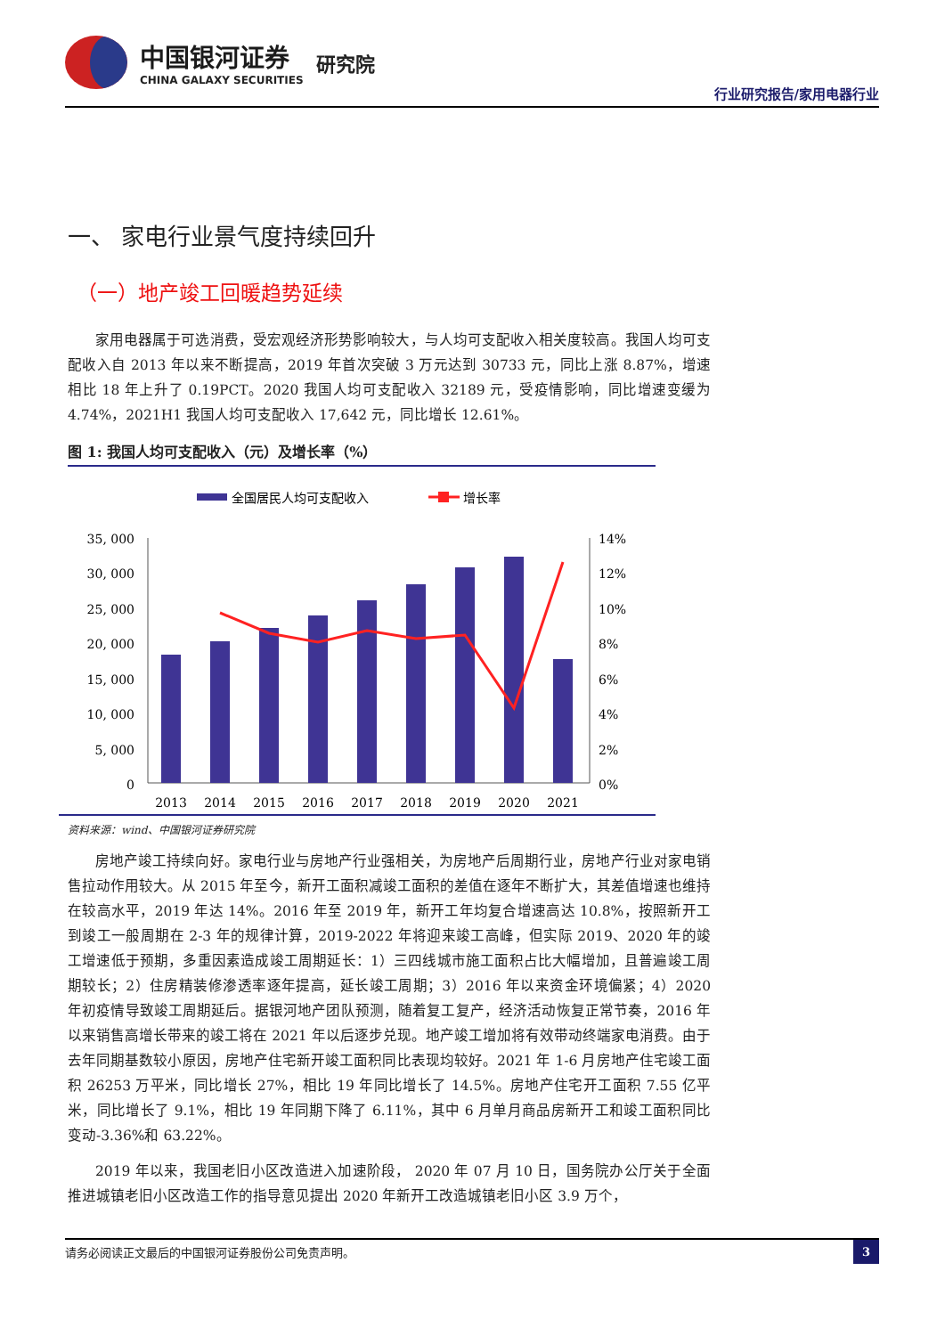中国银河证券
CHINA GALAXY SECURITIES
研究院
行业研究报告/家用电器行业
一、 家电行业景气度持续回升
（一）地产竣工回暖趋势延续
家用电器属于可选消费，受宏观经济形势影响较大，与人均可支配收入相关度较高。我国人均可支配收入自 2013 年以来不断提高，2019 年首次突破 3 万元达到 30733 元，同比上涨 8.87%，增速相比 18 年上升了 0.19PCT。2020 我国人均可支配收入 32189 元，受疫情影响，同比增速变缓为 4.74%，2021H1 我国人均可支配收入 17,642 元，同比增长 12.61%。
图 1: 我国人均可支配收入（元）及增长率（%）
全国居民人均可支配收入
增长率
35, 000
30, 000
25, 000
20, 000
15, 000
10, 000
5, 000
0
14%
12%
10%
8%
6%
4%
2%
0%
2013
2014
2015
2016
2017
2018
2019
2020
2021
资料来源：wind、中国银河证券研究院
房地产竣工持续向好。家电行业与房地产行业强相关，为房地产后周期行业，房地产行业对家电销售拉动作用较大。从 2015 年至今，新开工面积减竣工面积的差值在逐年不断扩大，其差值增速也维持在较高水平，2019 年达 14%。2016 年至 2019 年，新开工年均复合增速高达 10.8%，按照新开工到竣工一般周期在 2-3 年的规律计算，2019-2022 年将迎来竣工高峰，但实际 2019、2020 年的竣工增速低于预期，多重因素造成竣工周期延长：1）三四线城市施工面积占比大幅增加，且普遍竣工周期较长；2）住房精装修渗透率逐年提高，延长竣工周期；3）2016 年以来资金环境偏紧；4）2020 年初疫情导致竣工周期延后。据银河地产团队预测，随着复工复产，经济活动恢复正常节奏，2016 年以来销售高增长带来的竣工将在 2021 年以后逐步兑现。地产竣工增加将有效带动终端家电消费。由于去年同期基数较小原因，房地产住宅新开竣工面积同比表现均较好。2021 年 1-6 月房地产住宅竣工面积 26253 万平米，同比增长 27%，相比 19 年同比增长了 14.5%。房地产住宅开工面积 7.55 亿平米，同比增长了 9.1%，相比 19 年同期下降了 6.11%，其中 6 月单月商品房新开工和竣工面积同比变动-3.36%和 63.22%。
2019 年以来，我国老旧小区改造进入加速阶段， 2020 年 07 月 10 日，国务院办公厅关于全面推进城镇老旧小区改造工作的指导意见提出 2020 年新开工改造城镇老旧小区 3.9 万个，
请务必阅读正文最后的中国银河证券股份公司免责声明。 3